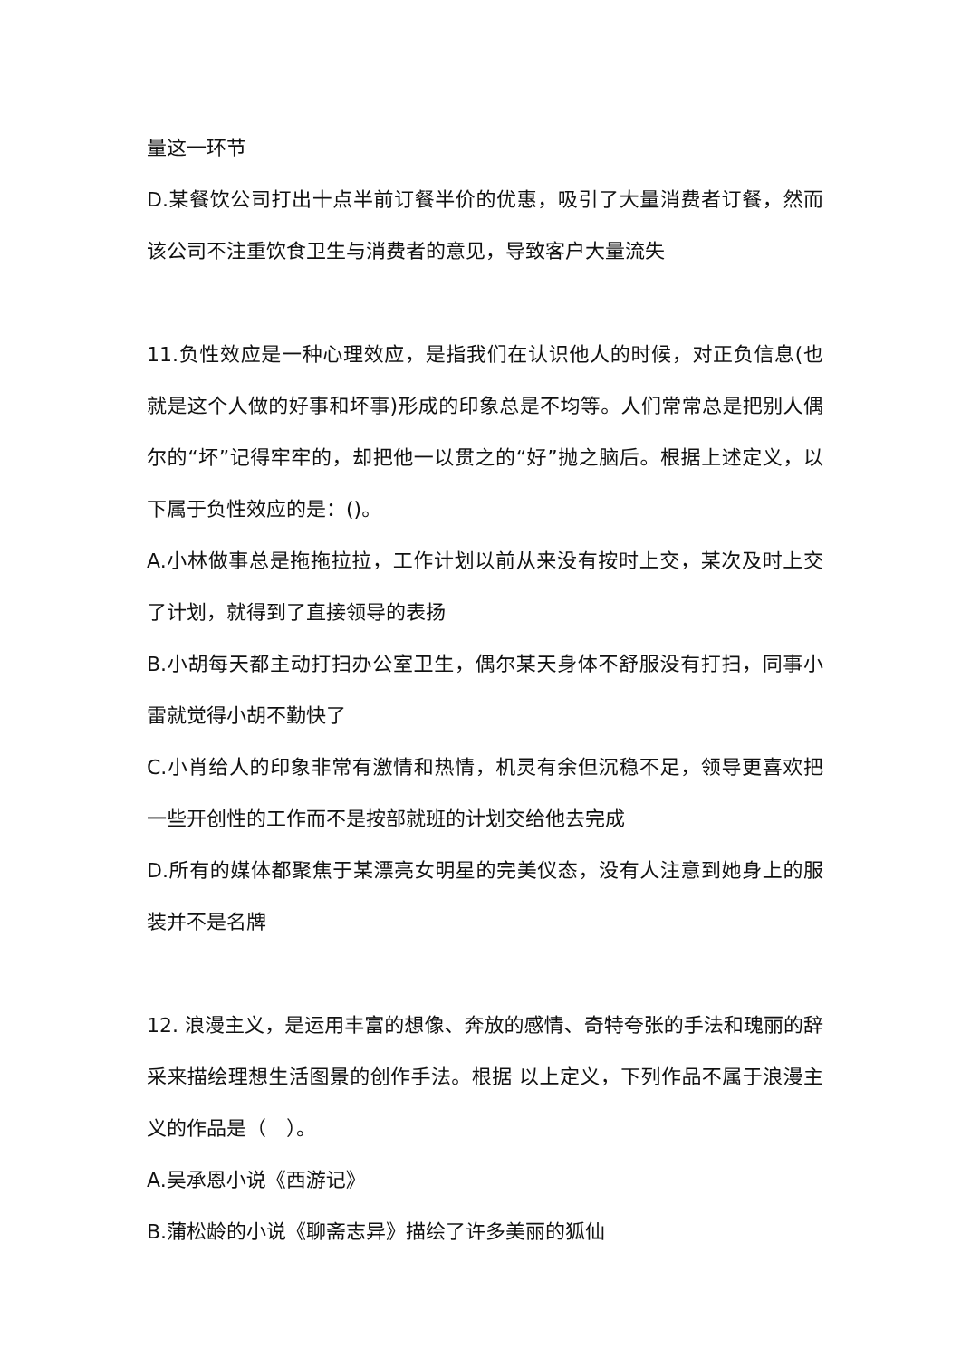量这一环节
D.某餐饮公司打出十点半前订餐半价的优惠，吸引了大量消费者订餐，然而该公司不注重饮食卫生与消费者的意见，导致客户大量流失
11.负性效应是一种心理效应，是指我们在认识他人的时候，对正负信息(也就是这个人做的好事和坏事)形成的印象总是不均等。人们常常总是把别人偶尔的“坏”记得牢牢的，却把他一以贯之的“好”抛之脑后。根据上述定义，以下属于负性效应的是：()。
A.小林做事总是拖拖拉拉，工作计划以前从来没有按时上交，某次及时上交了计划，就得到了直接领导的表扬
B.小胡每天都主动打扫办公室卫生，偶尔某天身体不舒服没有打扫，同事小雷就觉得小胡不勤快了
C.小肖给人的印象非常有激情和热情，机灵有余但沉稳不足，领导更喜欢把一些开创性的工作而不是按部就班的计划交给他去完成
D.所有的媒体都聚焦于某漂亮女明星的完美仪态，没有人注意到她身上的服装并不是名牌
12. 浪漫主义，是运用丰富的想像、奔放的感情、奇特夸张的手法和瑰丽的辞采来描绘理想生活图景的创作手法。根据 以上定义，下列作品不属于浪漫主义的作品是（　）。
A.吴承恩小说《西游记》
B.蒲松龄的小说《聊斋志异》描绘了许多美丽的狐仙